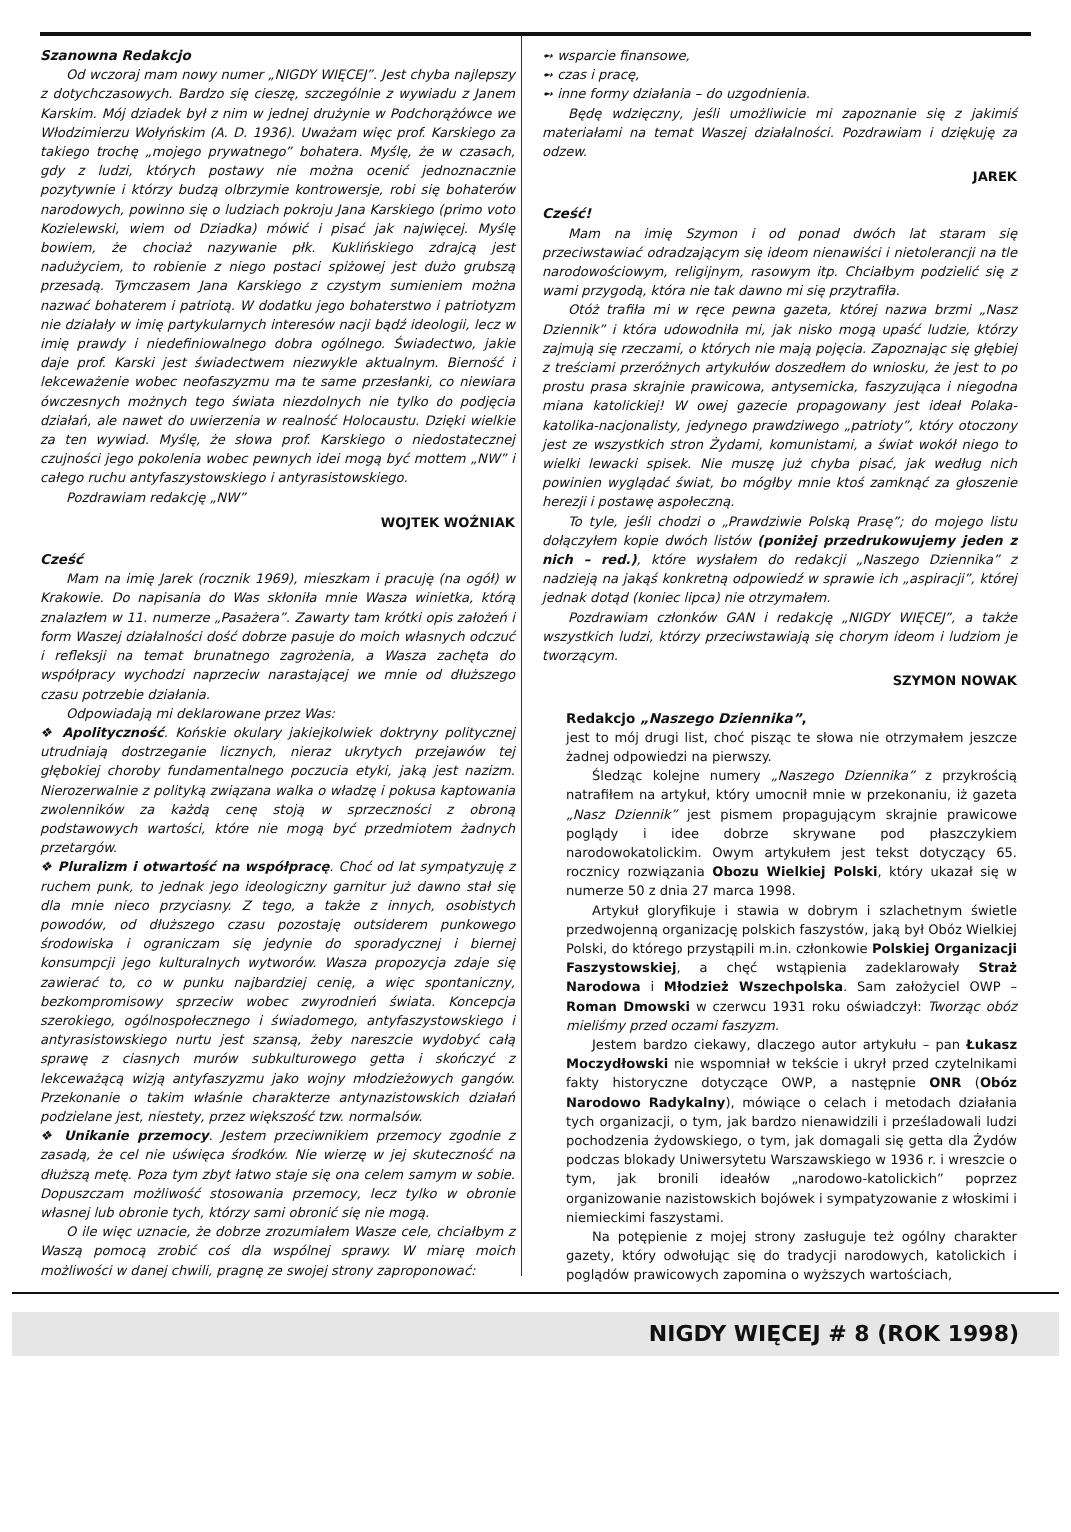Szanowna Redakcjo
Od wczoraj mam nowy numer „NIGDY WIĘCEJ”. Jest chyba najlepszy z dotychczasowych. Bardzo się cieszę, szczególnie z wywiadu z Janem Karskim. Mój dziadek był z nim w jednej drużynie w Podchorążówce we Włodzimierzu Wołyńskim (A. D. 1936). Uważam więc prof. Karskiego za takiego trochę „mojego prywatnego” bohatera. Myślę, że w czasach, gdy z ludzi, których postawy nie można ocenić jednoznacznie pozytywnie i którzy budzą olbrzymie kontrowersje, robi się bohaterów narodowych, powinno się o ludziach pokroju Jana Karskiego (primo voto Kozielewski, wiem od Dziadka) mówić i pisać jak najwięcej. Myślę bowiem, że chociaż nazywanie płk. Kuklińskiego zdrajcą jest nadużyciem, to robienie z niego postaci spiżowej jest dużo grubszą przesadą. Tymczasem Jana Karskiego z czystym sumieniem można nazwać bohaterem i patriotą. W dodatku jego bohaterstwo i patriotyzm nie działały w imię partykularnych interesów nacji bądź ideologii, lecz w imię prawdy i niedefiniowalnego dobra ogólnego. Świadectwo, jakie daje prof. Karski jest świadectwem niezwykle aktualnym. Bierność i lekceważenie wobec neofaszyzmu ma te same przesłanki, co niewiara ówczesnych możnych tego świata niezdolnych nie tylko do podjęcia działań, ale nawet do uwierzenia w realność Holocaustu. Dzięki wielkie za ten wywiad. Myślę, że słowa prof. Karskiego o niedostatecznej czujności jego pokolenia wobec pewnych idei mogą być mottem „NW” i całego ruchu antyfaszystowskiego i antyrasistowskiego.
Pozdrawiam redakcję „NW”
WOJTEK WOŹNIAK
Cześć
Mam na imię Jarek (rocznik 1969), mieszkam i pracuję (na ogół) w Krakowie. Do napisania do Was skłoniła mnie Wasza winietka, którą znalazłem w 11. numerze „Pasażera”. Zawarty tam krótki opis założeń i form Waszej działalności dość dobrze pasuje do moich własnych odczuć i refleksji na temat brunatnego zagrożenia, a Wasza zachęta do współpracy wychodzi naprzeciw narastającej we mnie od dłuższego czasu potrzebie działania.
Odpowiadają mi deklarowane przez Was:
❖ Apolityczność. Końskie okulary jakiejkolwiek doktryny politycznej utrudniają dostrzeganie licznych, nieraz ukrytych przejawów tej głębokiej choroby fundamentalnego poczucia etyki, jaką jest nazizm. Nierozerwalnie z polityką związana walka o władzę i pokusa kaptowania zwolenników za każdą cenę stoją w sprzeczności z obroną podstawowych wartości, które nie mogą być przedmiotem żadnych przetargów.
❖ Pluralizm i otwartość na współpracę. Choć od lat sympatyzuję z ruchem punk, to jednak jego ideologiczny garnitur już dawno stał się dla mnie nieco przyciasny. Z tego, a także z innych, osobistych powodów, od dłuższego czasu pozostaję outsiderem punkowego środowiska i ograniczam się jedynie do sporadycznej i biernej konsumpcji jego kulturalnych wytworów. Wasza propozycja zdaje się zawierać to, co w punku najbardziej cenię, a więc spontaniczny, bezkompromisowy sprzeciw wobec zwyrodnień świata. Koncepcja szerokiego, ogólnospołecznego i świadomego, antyfaszystowskiego i antyrasistowskiego nurtu jest szansą, żeby nareszcie wydobyć całą sprawę z ciasnych murów subkulturowego getta i skończyć z lekceważącą wizją antyfaszyzmu jako wojny młodzieżowych gangów. Przekonanie o takim właśnie charakterze antynazistowskich działań podzielane jest, niestety, przez większość tzw. normalsów.
❖ Unikanie przemocy. Jestem przeciwnikiem przemocy zgodnie z zasadą, że cel nie uświęca środków. Nie wierzę w jej skuteczność na dłuższą metę. Poza tym zbyt łatwo staje się ona celem samym w sobie. Dopuszczam możliwość stosowania przemocy, lecz tylko w obronie własnej lub obronie tych, którzy sami obronić się nie mogą.
O ile więc uznacie, że dobrze zrozumiałem Wasze cele, chciałbym z Waszą pomocą zrobić coś dla wspólnej sprawy. W miarę moich możliwości w danej chwili, pragnę ze swojej strony zaproponować:
➻ wsparcie finansowe,
➻ czas i pracę,
➻ inne formy działania – do uzgodnienia.
Będę wdzięczny, jeśli umożliwicie mi zapoznanie się z jakimiś materiałami na temat Waszej działalności. Pozdrawiam i dziękuję za odzew.
JAREK
Cześć!
Mam na imię Szymon i od ponad dwóch lat staram się przeciwstawiać odradzającym się ideom nienawiści i nietolerancji na tle narodowościowym, religijnym, rasowym itp. Chciałbym podzielić się z wami przygodą, która nie tak dawno mi się przytrafiła.
Otóż trafiła mi w ręce pewna gazeta, której nazwa brzmi „Nasz Dziennik” i która udowodniła mi, jak nisko mogą upaść ludzie, którzy zajmują się rzeczami, o których nie mają pojęcia. Zapoznając się głębiej z treściami przeróżnych artykułów doszedłem do wniosku, że jest to po prostu prasa skrajnie prawicowa, antysemicka, faszyzująca i niegodna miana katolickiej! W owej gazecie propagowany jest ideał Polaka-katolika-nacjonalisty, jedynego prawdziwego „patrioty”, który otoczony jest ze wszystkich stron Żydami, komunistami, a świat wokół niego to wielki lewacki spisek. Nie muszę już chyba pisać, jak według nich powinien wyglądać świat, bo mógłby mnie ktoś zamknąć za głoszenie herezji i postawę aspołeczną.
To tyle, jeśli chodzi o „Prawdziwie Polską Prasę”; do mojego listu dołączyłem kopie dwóch listów (poniżej przedrukowujemy jeden z nich – red.), które wysłałem do redakcji „Naszego Dziennika” z nadzieją na jakąś konkretną odpowiedź w sprawie ich „aspiracji”, której jednak dotąd (koniec lipca) nie otrzymałem.
Pozdrawiam członków GAN i redakcję „NIGDY WIĘCEJ”, a także wszystkich ludzi, którzy przeciwstawiają się chorym ideom i ludziom je tworzącym.
SZYMON NOWAK
Redakcjo „Naszego Dziennika”,
jest to mój drugi list, choć pisząc te słowa nie otrzymałem jeszcze żadnej odpowiedzi na pierwszy.
Śledząc kolejne numery „Naszego Dziennika” z przykrością natrafiłem na artykuł, który umocnił mnie w przekonaniu, iż gazeta „Nasz Dziennik” jest pismem propagującym skrajnie prawicowe poglądy i idee dobrze skrywane pod płaszczykiem narodowokatolickim. Owym artykułem jest tekst dotyczący 65. rocznicy rozwiązania Obozu Wielkiej Polski, który ukazał się w numerze 50 z dnia 27 marca 1998.
Artykuł gloryfikuje i stawia w dobrym i szlachetnym świetle przedwojenną organizację polskich faszystów, jaką był Obóz Wielkiej Polski, do którego przystąpili m.in. członkowie Polskiej Organizacji Faszystowskiej, a chęć wstąpienia zadeklarowały Straż Narodowa i Młodzież Wszechpolska. Sam założyciel OWP – Roman Dmowski w czerwcu 1931 roku oświadczył: Tworząc obóz mieliśmy przed oczami faszyzm.
Jestem bardzo ciekawy, dlaczego autor artykułu – pan Łukasz Moczydłowski nie wspomniał w tekście i ukrył przed czytelnikami fakty historyczne dotyczące OWP, a następnie ONR (Obóz Narodowo Radykalny), mówiące o celach i metodach działania tych organizacji, o tym, jak bardzo nienawidzili i prześladowali ludzi pochodzenia żydowskiego, o tym, jak domagali się getta dla Żydów podczas blokady Uniwersytetu Warszawskiego w 1936 r. i wreszcie o tym, jak bronili ideałów „narodowo-katolickich” poprzez organizowanie nazistowskich bojówek i sympatyzowanie z włoskimi i niemieckimi faszystami.
Na potępienie z mojej strony zasługuje też ogólny charakter gazety, który odwołując się do tradycji narodowych, katolickich i poglądów prawicowych zapomina o wyższych wartościach,
NIGDY WIĘCEJ # 8 (ROK 1998)